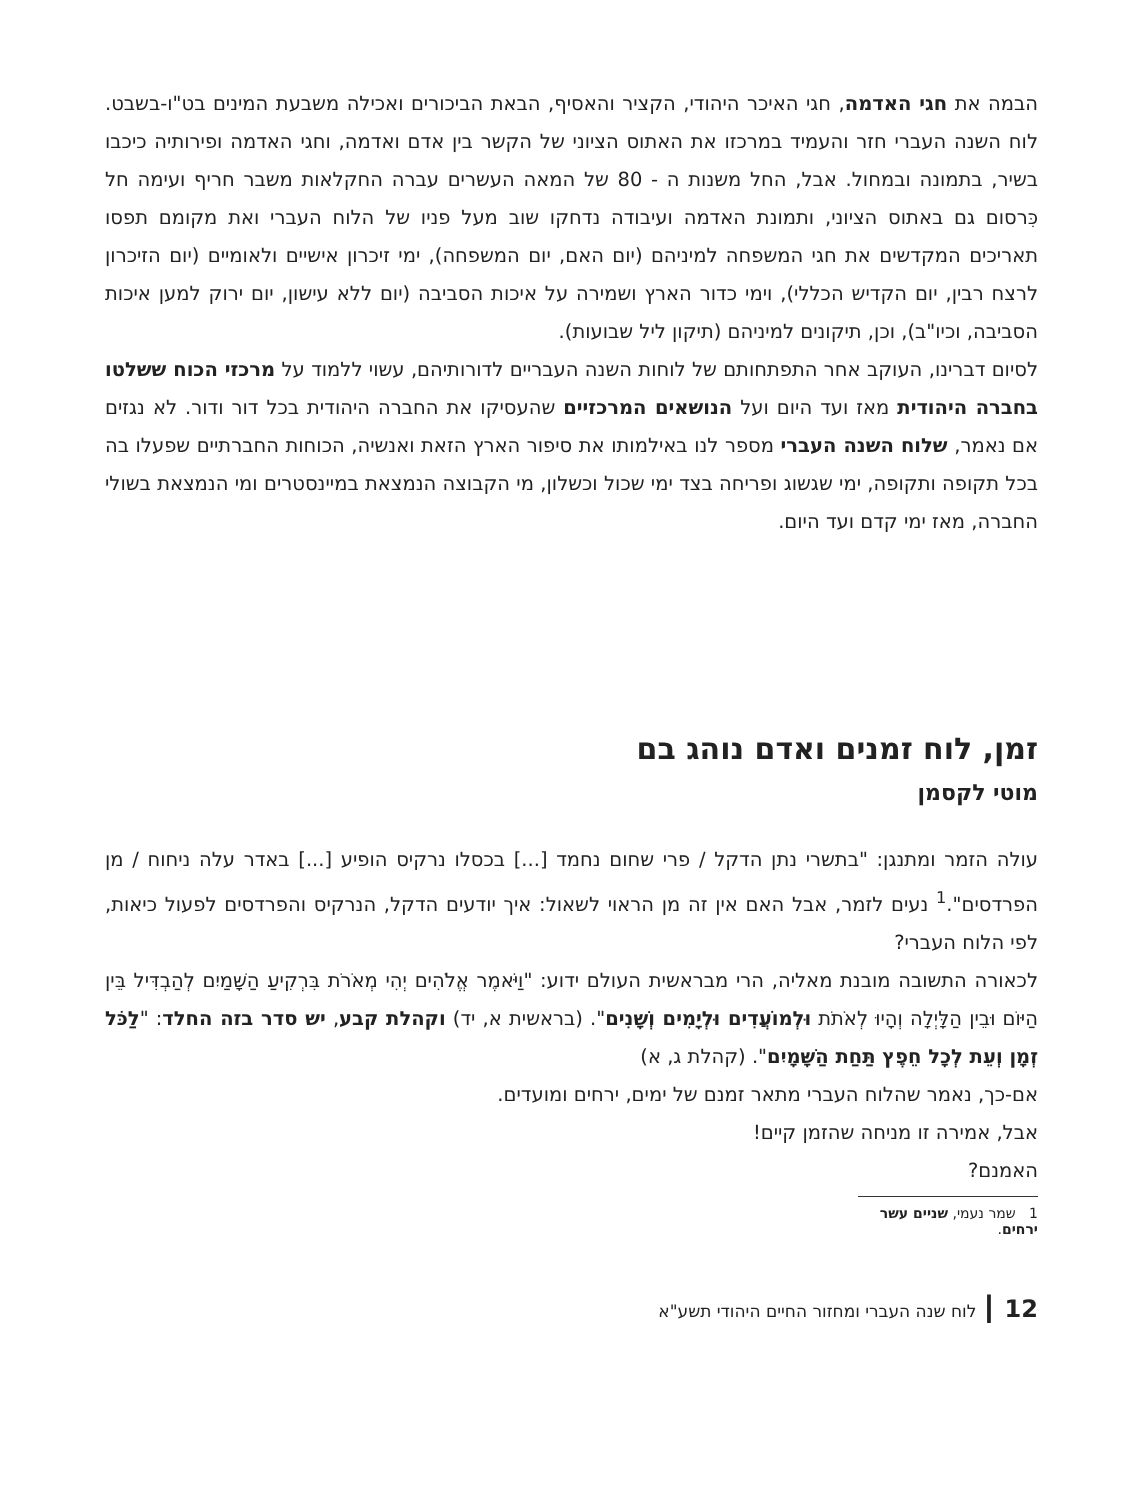הבמה את חגי האדמה, חגי האיכר היהודי, הקציר והאסיף, הבאת הביכורים ואכילה משבעת המינים בט"ו-בשבט. לוח השנה העברי חזר והעמיד במרכזו את האתוס הציוני של הקשר בין אדם ואדמה, וחגי האדמה ופירותיה כיכבו בשיר, בתמונה ובמחול. אבל, החל משנות ה - 80 של המאה העשרים עברה החקלאות משבר חריף ועימה חל כִּרסום גם באתוס הציוני, ותמונת האדמה ועיבודה נדחקו שוב מעל פניו של הלוח העברי ואת מקומם תפסו תאריכים המקדשים את חגי המשפחה למיניהם (יום האם, יום המשפחה), ימי זיכרון אישיים ולאומיים (יום הזיכרון לרצח רבין, יום הקדיש הכללי), וימי כדור הארץ ושמירה על איכות הסביבה (יום ללא עישון, יום ירוק למען איכות הסביבה, וכיו"ב), וכן, תיקונים למיניהם (תיקון ליל שבועות).
לסיום דברינו, העוקב אחר התפתחותם של לוחות השנה העבריים לדורותיהם, עשוי ללמוד על מרכזי הכוח ששלטו בחברה היהודית מאז ועד היום ועל הנושאים המרכזיים שהעסיקו את החברה היהודית בכל דור ודור. לא נגזים אם נאמר, שלוח השנה העברי מספר לנו באילמותו את סיפור הארץ הזאת ואנשיה, הכוחות החברתיים שפעלו בה בכל תקופה ותקופה, ימי שגשוג ופריחה בצד ימי שכול וכשלון, מי הקבוצה הנמצאת במיינסטרים ומי הנמצאת בשולי החברה, מאז ימי קדם ועד היום.
זמן, לוח זמנים ואדם נוהג בם
מוטי לקסמן
עולה הזמר ומתנגן: "בתשרי נתן הדקל / פרי שחום נחמד [...] בכסלו נרקיס הופיע [...] באדר עלה ניחוח / מן הפרדסים".<sup>1</sup> נעים לזמר, אבל האם אין זה מן הראוי לשאול: איך יודעים הדקל, הנרקיס והפרדסים לפעול כיאות, לפי הלוח העברי?
לכאורה התשובה מובנת מאליה, הרי מבראשית העולם ידוע: "וַיֹּאמֶר אֱלֹהִים יְהִי מְאֹרֹת בִּרְקִיעַ הַשָּׁמַיִם לְהַבְדִּיל בֵּין הַיּוֹם וּבֵין הַלָּיְלָה וְהָיוּ לְאֹתֹת וּלְמוֹעֲדִים וּלְיָמִים וְשָׁנִים". (בראשית א, יד) וקהלת קבע, יש סדר בזה החלד: "לַכֹּל זְמָן וְעֵת לְכָל חֵפֶץ תַּחַת הַשָּׁמָיִם". (קהלת ג, א)
אם-כך, נאמר שהלוח העברי מתאר זמנם של ימים, ירחים ומועדים.
אבל, אמירה זו מניחה שהזמן קיים!
האמנם?
1 שמר נעמי, שניים עשר ירחים.
12 ┃ לוח שנה העברי ומחזור החיים היהודי תשע"א